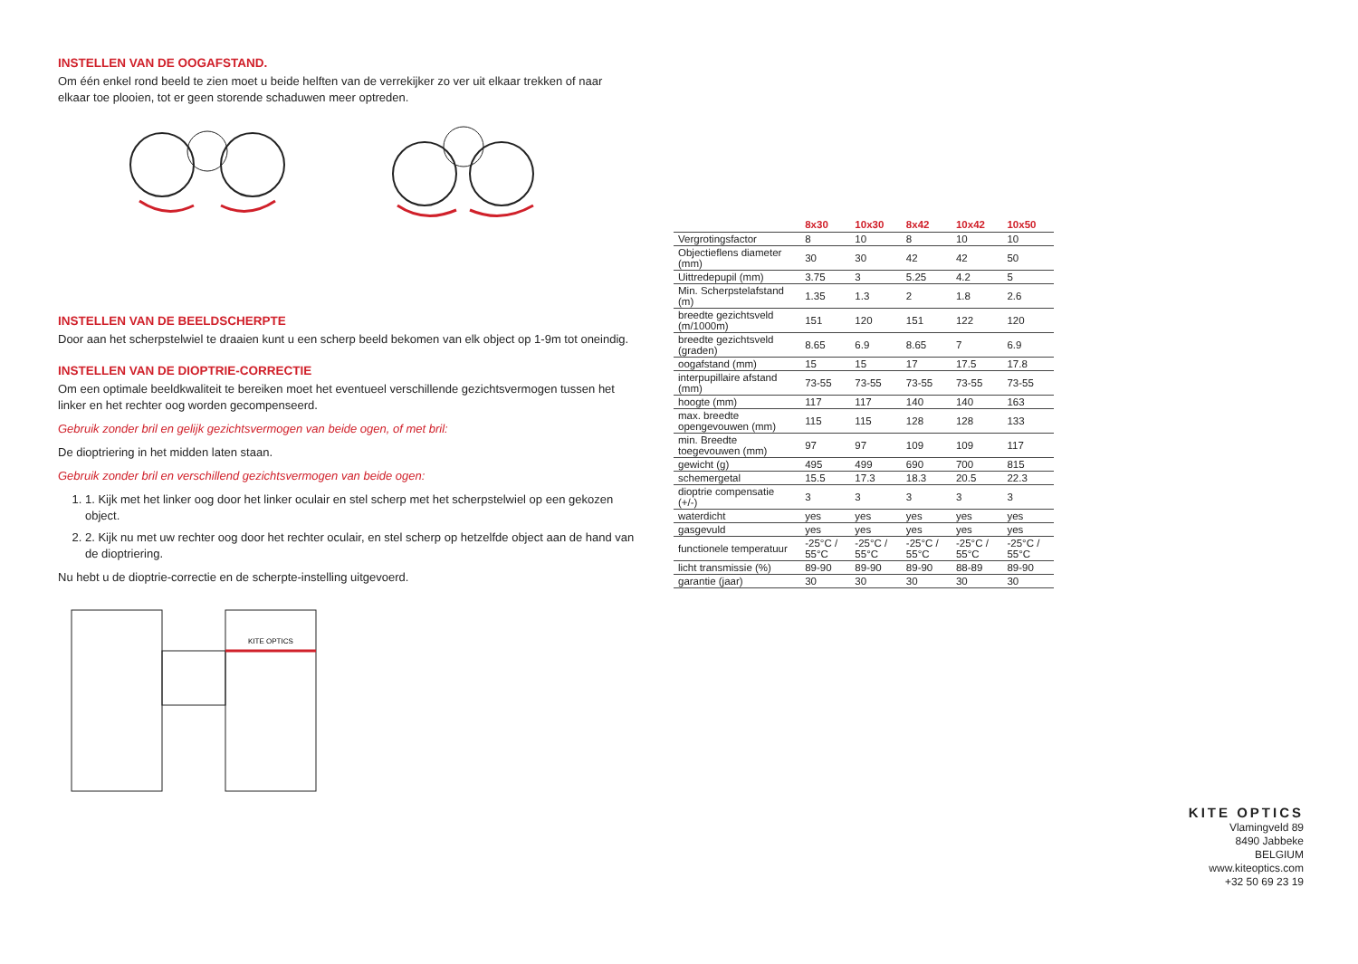INSTELLEN VAN DE OOGAFSTAND.
Om één enkel rond beeld te zien moet u beide helften van de verrekijker zo ver uit elkaar trekken of naar elkaar toe plooien, tot er geen storende schaduwen meer optreden.
INSTELLEN VAN DE BEELDSCHERPTE
Door aan het scherpstelwiel te draaien kunt u een scherp beeld bekomen van elk object op 1-9m tot oneindig.
INSTELLEN VAN DE DIOPTRIE-CORRECTIE
Om een optimale beeldkwaliteit te bereiken moet het eventueel verschillende gezichtsvermogen tussen het linker en het rechter oog worden gecompenseerd.
Gebruik zonder bril en gelijk gezichtsvermogen van beide ogen, of met bril:
De dioptriering in het midden laten staan.
Gebruik zonder bril en verschillend gezichtsvermogen van beide ogen:
1. 1. Kijk met het linker oog door het linker oculair en stel scherp met het scherpstelwiel op een gekozen object.
2. 2. Kijk nu met uw rechter oog door het rechter oculair, en stel scherp op hetzelfde object aan de hand van de dioptriering.
Nu hebt u de dioptrie-correctie en de scherpte-instelling uitgevoerd.
KITE OPTICS
| | 8x30 | 10x30 | 8x42 | 10x42 | 10x50 |
| --- | --- | --- | --- | --- | --- |
| Vergrotingsfactor | 8 | 10 | 8 | 10 | 10 |
| Objectieflens diameter (mm) | 30 | 30 | 42 | 42 | 50 |
| Uittredepupil (mm) | 3.75 | 3 | 5.25 | 4.2 | 5 |
| Min. Scherpstelafstand (m) | 1.35 | 1.3 | 2 | 1.8 | 2.6 |
| breedte gezichtsveld (m/1000m) | 151 | 120 | 151 | 122 | 120 |
| breedte gezichtsveld (graden) | 8.65 | 6.9 | 8.65 | 7 | 6.9 |
| oogafstand (mm) | 15 | 15 | 17 | 17.5 | 17.8 |
| interpupillaire afstand (mm) | 73-55 | 73-55 | 73-55 | 73-55 | 73-55 |
| hoogte (mm) | 117 | 117 | 140 | 140 | 163 |
| max. breedte opengevouwen (mm) | 115 | 115 | 128 | 128 | 133 |
| min. Breedte toegevouwen (mm) | 97 | 97 | 109 | 109 | 117 |
| gewicht (g) | 495 | 499 | 690 | 700 | 815 |
| schemergetal | 15.5 | 17.3 | 18.3 | 20.5 | 22.3 |
| dioptrie compensatie (+/-) | 3 | 3 | 3 | 3 | 3 |
| waterdicht | yes | yes | yes | yes | yes |
| gasgevuld | yes | yes | yes | yes | yes |
| functionele temperatuur | -25°C / 55°C | -25°C / 55°C | -25°C / 55°C | -25°C / 55°C | -25°C / 55°C |
| licht transmissie (%) | 89-90 | 89-90 | 89-90 | 88-89 | 89-90 |
| garantie (jaar) | 30 | 30 | 30 | 30 | 30 |
KITE OPTICS
Vlamingveld 89
8490 Jabbeke
BELGIUM
www.kiteoptics.com
+32 50 69 23 19